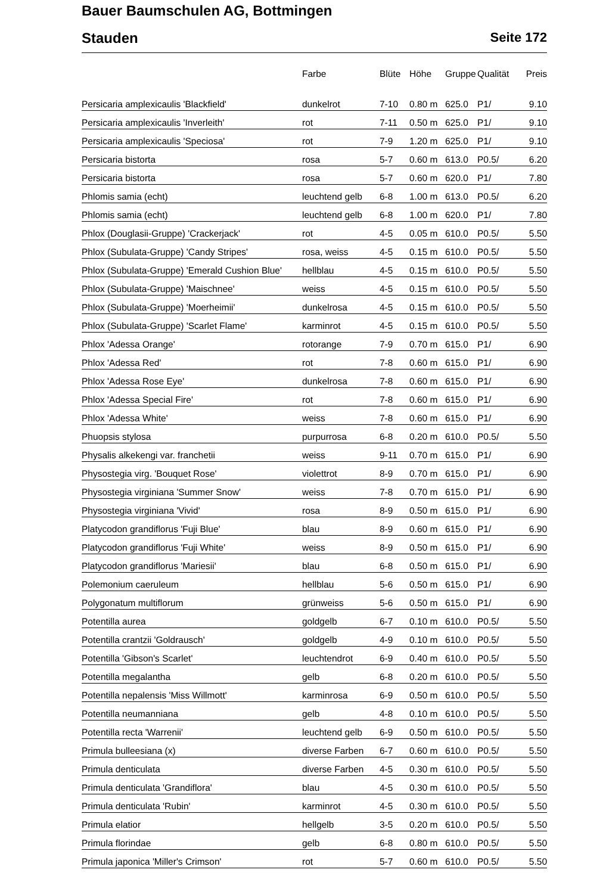Bauer Baumschulen AG, Bottmingen
Stauden Seite 172
| | Farbe | Blüte | Höhe | Gruppe | Qualität | Preis |
| --- | --- | --- | --- | --- | --- | --- |
| Persicaria amplexicaulis 'Blackfield' | dunkelrot | 7-10 | 0.80 m | 625.0 | P1/ | 9.10 |
| Persicaria amplexicaulis 'Inverleith' | rot | 7-11 | 0.50 m | 625.0 | P1/ | 9.10 |
| Persicaria amplexicaulis 'Speciosa' | rot | 7-9 | 1.20 m | 625.0 | P1/ | 9.10 |
| Persicaria bistorta | rosa | 5-7 | 0.60 m | 613.0 | P0.5/ | 6.20 |
| Persicaria bistorta | rosa | 5-7 | 0.60 m | 620.0 | P1/ | 7.80 |
| Phlomis samia (echt) | leuchtend gelb | 6-8 | 1.00 m | 613.0 | P0.5/ | 6.20 |
| Phlomis samia (echt) | leuchtend gelb | 6-8 | 1.00 m | 620.0 | P1/ | 7.80 |
| Phlox (Douglasii-Gruppe) 'Crackerjack' | rot | 4-5 | 0.05 m | 610.0 | P0.5/ | 5.50 |
| Phlox (Subulata-Gruppe) 'Candy Stripes' | rosa, weiss | 4-5 | 0.15 m | 610.0 | P0.5/ | 5.50 |
| Phlox (Subulata-Gruppe) 'Emerald Cushion Blue' | hellblau | 4-5 | 0.15 m | 610.0 | P0.5/ | 5.50 |
| Phlox (Subulata-Gruppe) 'Maischnee' | weiss | 4-5 | 0.15 m | 610.0 | P0.5/ | 5.50 |
| Phlox (Subulata-Gruppe) 'Moerheimii' | dunkelrosa | 4-5 | 0.15 m | 610.0 | P0.5/ | 5.50 |
| Phlox (Subulata-Gruppe) 'Scarlet Flame' | karminrot | 4-5 | 0.15 m | 610.0 | P0.5/ | 5.50 |
| Phlox 'Adessa Orange' | rotorange | 7-9 | 0.70 m | 615.0 | P1/ | 6.90 |
| Phlox 'Adessa Red' | rot | 7-8 | 0.60 m | 615.0 | P1/ | 6.90 |
| Phlox 'Adessa Rose Eye' | dunkelrosa | 7-8 | 0.60 m | 615.0 | P1/ | 6.90 |
| Phlox 'Adessa Special Fire' | rot | 7-8 | 0.60 m | 615.0 | P1/ | 6.90 |
| Phlox 'Adessa White' | weiss | 7-8 | 0.60 m | 615.0 | P1/ | 6.90 |
| Phuopsis stylosa | purpurrosa | 6-8 | 0.20 m | 610.0 | P0.5/ | 5.50 |
| Physalis alkekengi var. franchetii | weiss | 9-11 | 0.70 m | 615.0 | P1/ | 6.90 |
| Physostegia virg. 'Bouquet Rose' | violettrot | 8-9 | 0.70 m | 615.0 | P1/ | 6.90 |
| Physostegia virginiana 'Summer Snow' | weiss | 7-8 | 0.70 m | 615.0 | P1/ | 6.90 |
| Physostegia virginiana 'Vivid' | rosa | 8-9 | 0.50 m | 615.0 | P1/ | 6.90 |
| Platycodon grandiflorus 'Fuji Blue' | blau | 8-9 | 0.60 m | 615.0 | P1/ | 6.90 |
| Platycodon grandiflorus 'Fuji White' | weiss | 8-9 | 0.50 m | 615.0 | P1/ | 6.90 |
| Platycodon grandiflorus 'Mariesii' | blau | 6-8 | 0.50 m | 615.0 | P1/ | 6.90 |
| Polemonium caeruleum | hellblau | 5-6 | 0.50 m | 615.0 | P1/ | 6.90 |
| Polygonatum multiflorum | grünweiss | 5-6 | 0.50 m | 615.0 | P1/ | 6.90 |
| Potentilla aurea | goldgelb | 6-7 | 0.10 m | 610.0 | P0.5/ | 5.50 |
| Potentilla crantzii 'Goldrausch' | goldgelb | 4-9 | 0.10 m | 610.0 | P0.5/ | 5.50 |
| Potentilla 'Gibson's Scarlet' | leuchtendrot | 6-9 | 0.40 m | 610.0 | P0.5/ | 5.50 |
| Potentilla megalantha | gelb | 6-8 | 0.20 m | 610.0 | P0.5/ | 5.50 |
| Potentilla nepalensis 'Miss Willmott' | karminrosa | 6-9 | 0.50 m | 610.0 | P0.5/ | 5.50 |
| Potentilla neumanniana | gelb | 4-8 | 0.10 m | 610.0 | P0.5/ | 5.50 |
| Potentilla recta 'Warrenii' | leuchtend gelb | 6-9 | 0.50 m | 610.0 | P0.5/ | 5.50 |
| Primula bulleesiana (x) | diverse Farben | 6-7 | 0.60 m | 610.0 | P0.5/ | 5.50 |
| Primula denticulata | diverse Farben | 4-5 | 0.30 m | 610.0 | P0.5/ | 5.50 |
| Primula denticulata 'Grandiflora' | blau | 4-5 | 0.30 m | 610.0 | P0.5/ | 5.50 |
| Primula denticulata 'Rubin' | karminrot | 4-5 | 0.30 m | 610.0 | P0.5/ | 5.50 |
| Primula elatior | hellgelb | 3-5 | 0.20 m | 610.0 | P0.5/ | 5.50 |
| Primula florindae | gelb | 6-8 | 0.80 m | 610.0 | P0.5/ | 5.50 |
| Primula japonica 'Miller's Crimson' | rot | 5-7 | 0.60 m | 610.0 | P0.5/ | 5.50 |